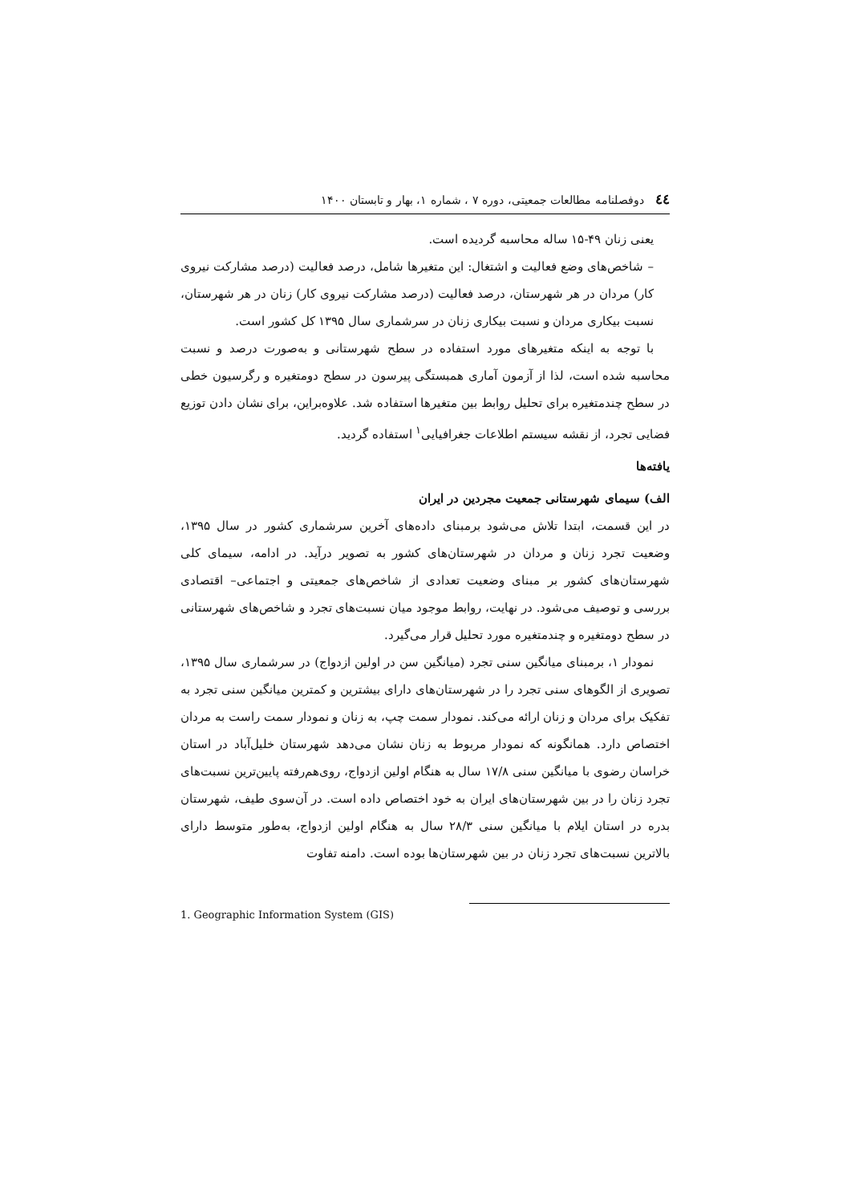٤٤ دوفصلنامه مطالعات جمعیتی، دوره ۷ ، شماره ۱، بهار و تابستان ۱۴۰۰
یعنی زنان ۴۹-۱۵ ساله محاسبه گردیده است.
– شاخص‌های وضع فعالیت و اشتغال: این متغیرها شامل، درصد فعالیت (درصد مشارکت نیروی کار) مردان در هر شهرستان، درصد فعالیت (درصد مشارکت نیروی کار) زنان در هر شهرستان، نسبت بیکاری مردان و نسبت بیکاری زنان در سرشماری سال ۱۳۹۵ کل کشور است.
با توجه به اینکه متغیرهای مورد استفاده در سطح شهرستانی و به‌صورت درصد و نسبت محاسبه شده است، لذا از آزمون آماری همبستگی پیرسون در سطح دومتغیره و رگرسیون خطی در سطح چندمتغیره برای تحلیل روابط بین متغیرها استفاده شد. علاوه‌براین، برای نشان دادن توزیع فضایی تجرد، از نقشه سیستم اطلاعات جغرافیایی<sup>۱</sup> استفاده گردید.
یافته‌ها
الف) سیمای شهرستانی جمعیت مجردین در ایران
در این قسمت، ابتدا تلاش می‌شود برمبنای داده‌های آخرین سرشماری کشور در سال ۱۳۹۵، وضعیت تجرد زنان و مردان در شهرستان‌های کشور به تصویر درآید. در ادامه، سیمای کلی شهرستان‌های کشور بر مبنای وضعیت تعدادی از شاخص‌های جمعیتی و اجتماعی– اقتصادی بررسی و توصیف می‌شود. در نهایت، روابط موجود میان نسبت‌های تجرد و شاخص‌های شهرستانی در سطح دومتغیره و چندمتغیره مورد تحلیل قرار می‌گیرد.
نمودار ۱، برمبنای میانگین سنی تجرد (میانگین سن در اولین ازدواج) در سرشماری سال ۱۳۹۵، تصویری از الگوهای سنی تجرد را در شهرستان‌های دارای بیشترین و کمترین میانگین سنی تجرد به تفکیک برای مردان و زنان ارائه می‌کند. نمودار سمت چپ، به زنان و نمودار سمت راست به مردان اختصاص دارد. همانگونه که نمودار مربوط به زنان نشان می‌دهد شهرستان خلیل‌آباد در استان خراسان رضوی با میانگین سنی ۱۷/۸ سال به هنگام اولین ازدواج، روی‌هم‌رفته پایین‌ترین نسبت‌های تجرد زنان را در بین شهرستان‌های ایران به خود اختصاص داده است. در آن‌سوی طیف، شهرستان بدره در استان ایلام با میانگین سنی ۲۸/۳ سال به هنگام اولین ازدواج، به‌طور متوسط دارای بالاترین نسبت‌های تجرد زنان در بین شهرستان‌ها بوده است. دامنه تفاوت
1. Geographic Information System (GIS)